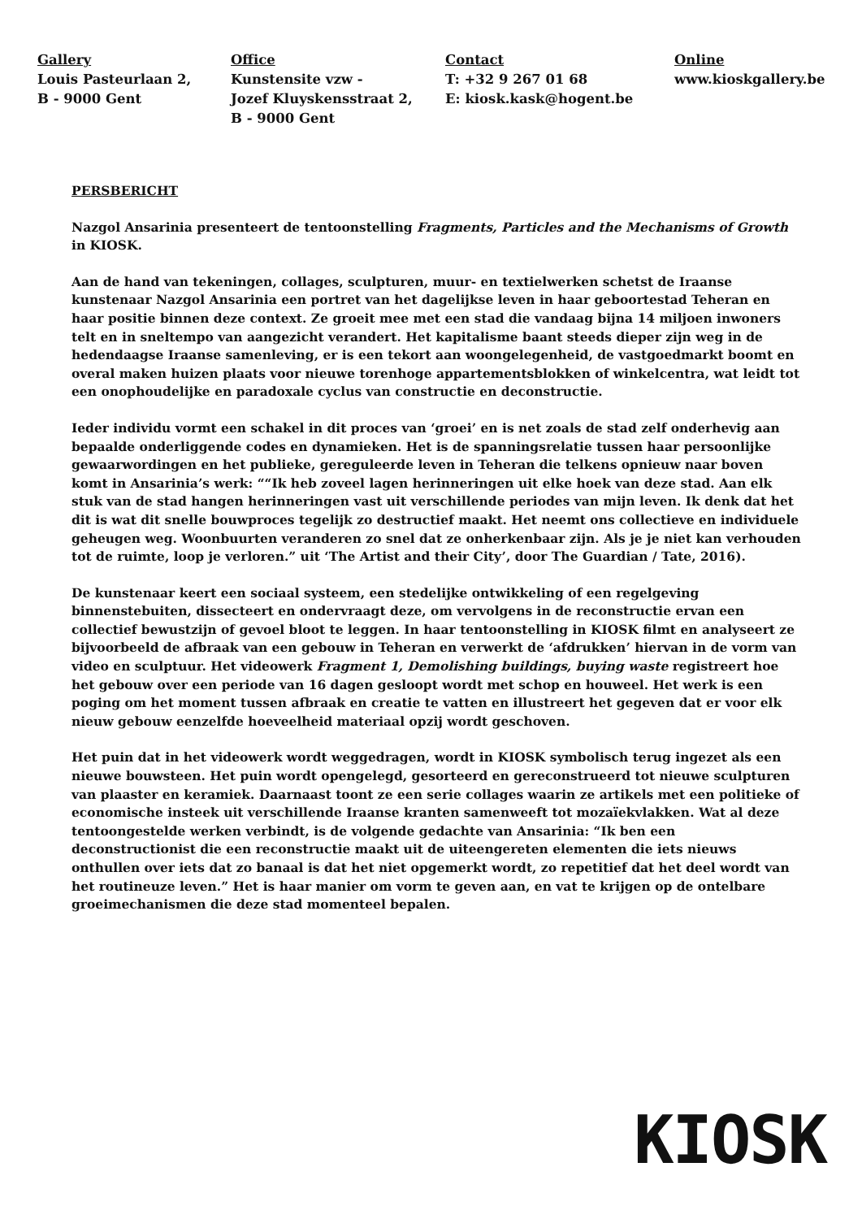Gallery
Louis Pasteurlaan 2,
B - 9000 Gent
Office
Kunstensite vzw -
Jozef Kluyskensstraat 2,
B - 9000 Gent
Contact
T: +32 9 267 01 68
E: kiosk.kask@hogent.be
Online
www.kioskgallery.be
PERSBERICHT
Nazgol Ansarinia presenteert de tentoonstelling Fragments, Particles and the Mechanisms of Growth in KIOSK.
Aan de hand van tekeningen, collages, sculpturen, muur- en textielwerken schetst de Iraanse kunstenaar Nazgol Ansarinia een portret van het dagelijkse leven in haar geboortestad Teheran en haar positie binnen deze context. Ze groeit mee met een stad die vandaag bijna 14 miljoen inwoners telt en in sneltempo van aangezicht verandert. Het kapitalisme baant steeds dieper zijn weg in de hedendaagse Iraanse samenleving, er is een tekort aan woongelegenheid, de vastgoedmarkt boomt en overal maken huizen plaats voor nieuwe torenhoge appartementsblokken of winkelcentra, wat leidt tot een onophoudelijke en paradoxale cyclus van constructie en deconstructie.
Ieder individu vormt een schakel in dit proces van ‘groei’ en is net zoals de stad zelf onderhevig aan bepaalde onderliggende codes en dynamieken. Het is de spanningsrelatie tussen haar persoonlijke gewaarwordingen en het publieke, gereguleerde leven in Teheran die telkens opnieuw naar boven komt in Ansarinia’s werk: ““Ik heb zoveel lagen herinneringen uit elke hoek van deze stad. Aan elk stuk van de stad hangen herinneringen vast uit verschillende periodes van mijn leven. Ik denk dat het dit is wat dit snelle bouwproces tegelijk zo destructief maakt. Het neemt ons collectieve en individuele geheugen weg. Woonbuurten veranderen zo snel dat ze onherkenbaar zijn. Als je je niet kan verhouden tot de ruimte, loop je verloren.” uit ‘The Artist and their City’, door The Guardian / Tate, 2016).
De kunstenaar keert een sociaal systeem, een stedelijke ontwikkeling of een regelgeving binnenstebuiten, dissecteert en ondervraagt deze, om vervolgens in de reconstructie ervan een collectief bewustzijn of gevoel bloot te leggen. In haar tentoonstelling in KIOSK filmt en analyseert ze bijvoorbeeld de afbraak van een gebouw in Teheran en verwerkt de ‘afdrukken’ hiervan in de vorm van video en sculptuur. Het videowerk Fragment 1, Demolishing buildings, buying waste registreert hoe het gebouw over een periode van 16 dagen gesloopt wordt met schop en houweel. Het werk is een poging om het moment tussen afbraak en creatie te vatten en illustreert het gegeven dat er voor elk nieuw gebouw eenzelfde hoeveelheid materiaal opzij wordt geschoven.
Het puin dat in het videowerk wordt weggedragen, wordt in KIOSK symbolisch terug ingezet als een nieuwe bouwsteen. Het puin wordt opengelegd, gesorteerd en gereconstrueerd tot nieuwe sculpturen van plaaster en keramiek. Daarnaast toont ze een serie collages waarin ze artikels met een politieke of economische insteek uit verschillende Iraanse kranten samenweeft tot mozaïekvlakken. Wat al deze tentoongestelde werken verbindt, is de volgende gedachte van Ansarinia: “Ik ben een deconstructionist die een reconstructie maakt uit de uiteengereten elementen die iets nieuws onthullen over iets dat zo banaal is dat het niet opgemerkt wordt, zo repetitief dat het deel wordt van het routineuze leven.” Het is haar manier om vorm te geven aan, en vat te krijgen op de ontelbare groeimechanismen die deze stad momenteel bepalen.
KIOSK